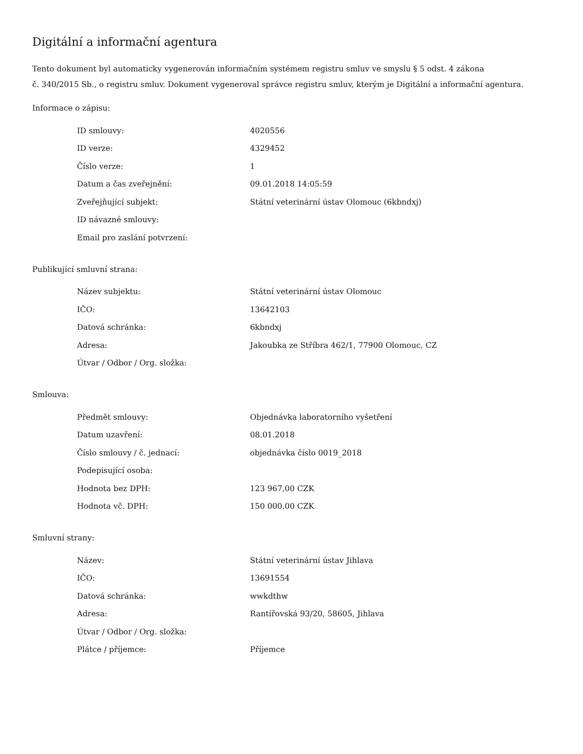Digitální a informační agentura
Tento dokument byl automaticky vygenerován informačním systémem registru smluv ve smyslu § 5 odst. 4 zákona
č. 340/2015 Sb., o registru smluv. Dokument vygeneroval správce registru smluv, kterým je Digitální a informační agentura.
Informace o zápisu:
| ID smlouvy: | 4020556 |
| ID verze: | 4329452 |
| Číslo verze: | 1 |
| Datum a čas zveřejnění: | 09.01.2018 14:05:59 |
| Zveřejňující subjekt: | Státní veterinární ústav Olomouc (6kbndxj) |
| ID návazné smlouvy: | |
| Email pro zaslání potvrzení: | |
Publikující smluvní strana:
| Název subjektu: | Státní veterinární ústav Olomouc |
| IČO: | 13642103 |
| Datová schránka: | 6kbndxj |
| Adresa: | Jakoubka ze Stříbra 462/1, 77900 Olomouc, CZ |
| Útvar / Odbor / Org. složka: | |
Smlouva:
| Předmět smlouvy: | Objednávka laboratorního vyšetření |
| Datum uzavření: | 08.01.2018 |
| Číslo smlouvy / č. jednací: | objednávka číslo 0019_2018 |
| Podepisující osoba: | |
| Hodnota bez DPH: | 123 967,00 CZK |
| Hodnota vč. DPH: | 150 000,00 CZK |
Smluvní strany:
| Název: | Státní veterinární ústav Jihlava |
| IČO: | 13691554 |
| Datová schránka: | wwkdthw |
| Adresa: | Rantířovská 93/20, 58605, Jihlava |
| Útvar / Odbor / Org. složka: | |
| Plátce / příjemce: | Příjemce |